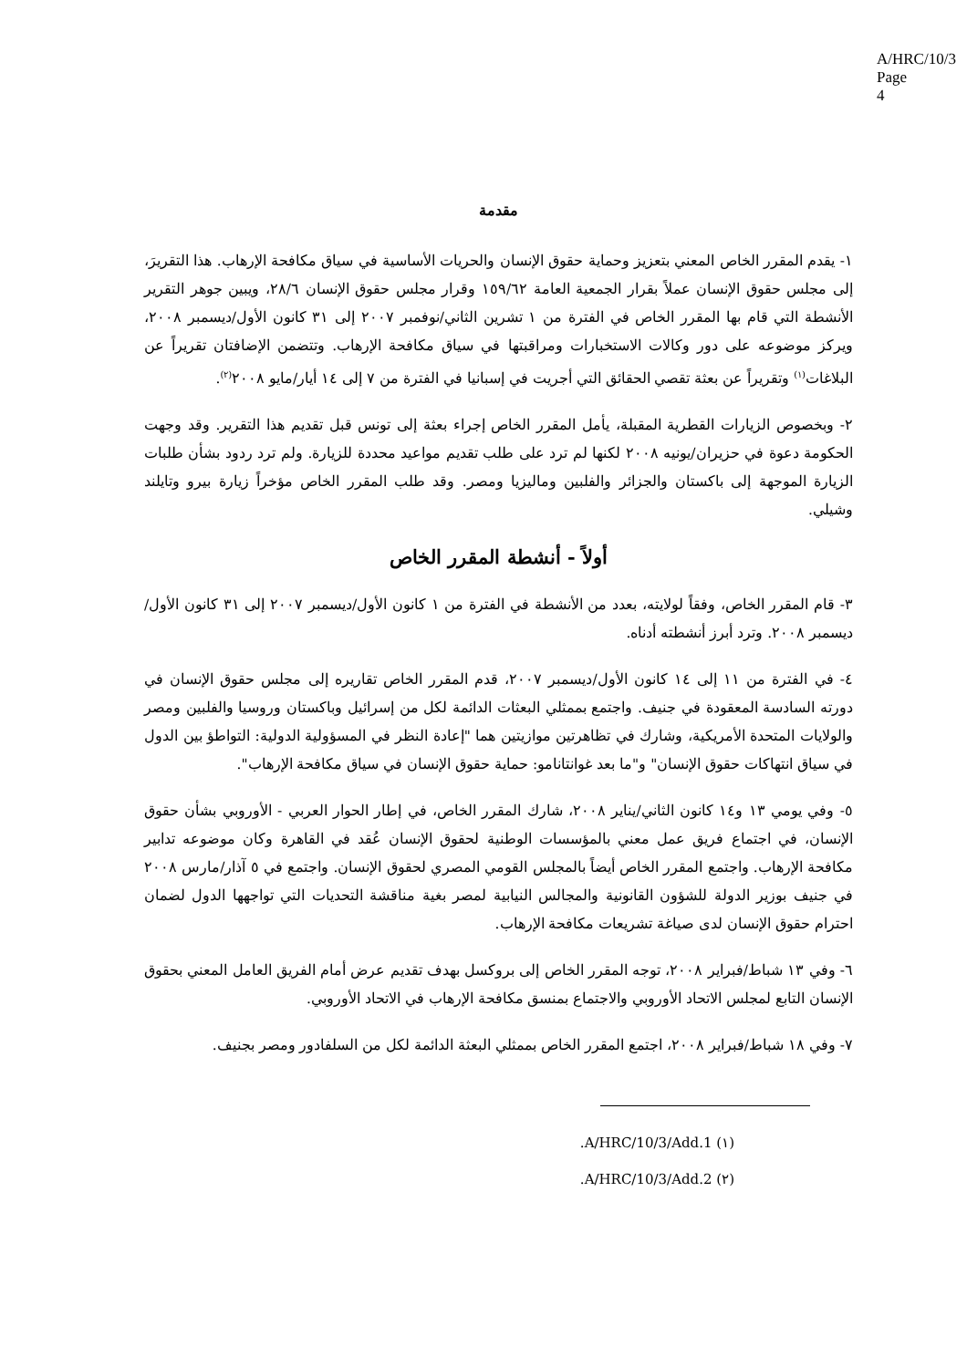A/HRC/10/3
Page 4
مقدمة
١- يقدم المقرر الخاص المعني بتعزيز وحماية حقوق الإنسان والحريات الأساسية في سياق مكافحة الإرهاب. هذا التقريرَ، إلى مجلس حقوق الإنسان عملاً بقرار الجمعية العامة ١٥٩/٦٢ وقرار مجلس حقوق الإنسان ٢٨/٦، ويبين جوهر التقرير الأنشطة التي قام بها المقرر الخاص في الفترة من ١ تشرين الثاني/نوفمبر ٢٠٠٧ إلى ٣١ كانون الأول/ديسمبر ٢٠٠٨، ويركز موضوعه على دور وكالات الاستخبارات ومراقبتها في سياق مكافحة الإرهاب. وتتضمن الإضافتان تقريراً عن البلاغات<sup>(١)</sup> وتقريراً عن بعثة تقصي الحقائق التي أجريت في إسبانيا في الفترة من ٧ إلى ١٤ أيار/مايو ٢٠٠٨<sup>(٢)</sup>.
٢- وبخصوص الزيارات القطرية المقبلة، يأمل المقرر الخاص إجراء بعثة إلى تونس قبل تقديم هذا التقرير. وقد وجهت الحكومة دعوة في حزيران/يونيه ٢٠٠٨ لكنها لم ترد على طلب تقديم مواعيد محددة للزيارة. ولم ترد ردود بشأن طلبات الزيارة الموجهة إلى باكستان والجزائر والفلبين وماليزيا ومصر. وقد طلب المقرر الخاص مؤخراً زيارة بيرو وتايلند وشيلي.
أولاً - أنشطة المقرر الخاص
٣- قام المقرر الخاص، وفقاً لولايته، بعدد من الأنشطة في الفترة من ١ كانون الأول/ديسمبر ٢٠٠٧ إلى ٣١ كانون الأول/ديسمبر ٢٠٠٨. وترد أبرز أنشطته أدناه.
٤- في الفترة من ١١ إلى ١٤ كانون الأول/ديسمبر ٢٠٠٧، قدم المقرر الخاص تقاريره إلى مجلس حقوق الإنسان في دورته السادسة المعقودة في جنيف. واجتمع بممثلي البعثات الدائمة لكل من إسرائيل وباكستان وروسيا والفلبين ومصر والولايات المتحدة الأمريكية، وشارك في تظاهرتين موازيتين هما "إعادة النظر في المسؤولية الدولية: التواطؤ بين الدول في سياق انتهاكات حقوق الإنسان" و"ما بعد غوانتانامو: حماية حقوق الإنسان في سياق مكافحة الإرهاب".
٥- وفي يومي ١٣ و١٤ كانون الثاني/يناير ٢٠٠٨، شارك المقرر الخاص، في إطار الحوار العربي - الأوروبي بشأن حقوق الإنسان، في اجتماع فريق عمل معني بالمؤسسات الوطنية لحقوق الإنسان عُقد في القاهرة وكان موضوعه تدابير مكافحة الإرهاب. واجتمع المقرر الخاص أيضاً بالمجلس القومي المصري لحقوق الإنسان. واجتمع في ٥ آذار/مارس ٢٠٠٨ في جنيف بوزير الدولة للشؤون القانونية والمجالس النيابية لمصر بغية مناقشة التحديات التي تواجهها الدول لضمان احترام حقوق الإنسان لدى صياغة تشريعات مكافحة الإرهاب.
٦- وفي ١٣ شباط/فبراير ٢٠٠٨، توجه المقرر الخاص إلى بروكسل بهدف تقديم عرض أمام الفريق العامل المعني بحقوق الإنسان التابع لمجلس الاتحاد الأوروبي والاجتماع بمنسق مكافحة الإرهاب في الاتحاد الأوروبي.
٧- وفي ١٨ شباط/فبراير ٢٠٠٨، اجتمع المقرر الخاص بممثلي البعثة الدائمة لكل من السلفادور ومصر بجنيف.
(١) A/HRC/10/3/Add.1.
(٢) A/HRC/10/3/Add.2.